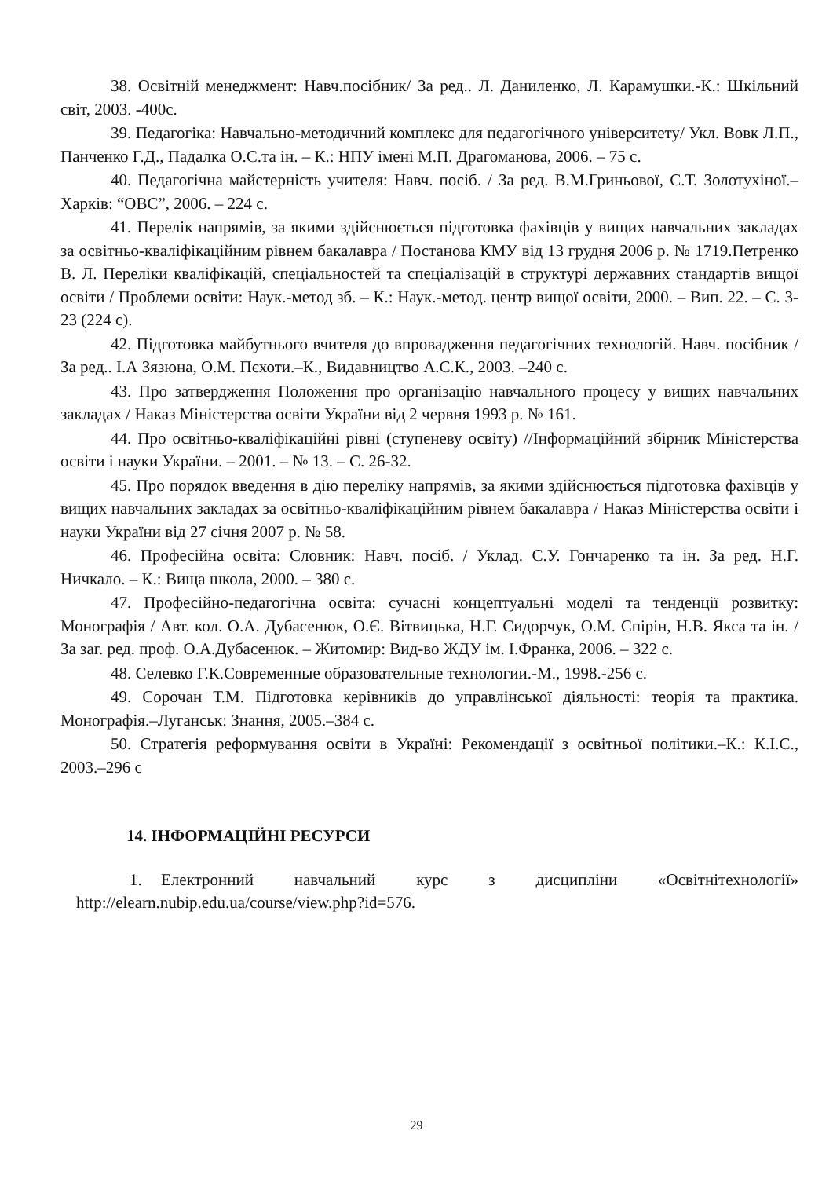38. Освітній менеджмент: Навч.посібник/ За ред.. Л. Даниленко, Л. Карамушки.-К.: Шкільний світ, 2003. -400с.
39. Педагогіка: Навчально-методичний комплекс для педагогічного університету/ Укл. Вовк Л.П., Панченко Г.Д., Падалка О.С.та ін. – К.: НПУ імені М.П. Драгоманова, 2006. – 75 с.
40. Педагогічна майстерність учителя: Навч. посіб. / За ред. В.М.Гриньової, С.Т. Золотухіної.– Харків: “ОВС”, 2006. – 224 с.
41. Перелік напрямів, за якими здійснюється підготовка фахівців у вищих навчальних закладах за освітньо-кваліфікаційним рівнем бакалавра / Постанова КМУ від 13 грудня 2006 р. № 1719.Петренко В. Л. Переліки кваліфікацій, спеціальностей та спеціалізацій в структурі державних стандартів вищої освіти / Проблеми освіти: Наук.-метод зб. – К.: Наук.-метод. центр вищої освіти, 2000. – Вип. 22. – С. 3-23 (224 с).
42. Підготовка майбутнього вчителя до впровадження педагогічних технологій. Навч. посібник / За ред.. І.А Зязюна, О.М. Пєхоти.–К., Видавництво А.С.К., 2003. –240 с.
43. Про затвердження Положення про організацію навчального процесу у вищих навчальних закладах / Наказ Міністерства освіти України від 2 червня 1993 р. № 161.
44. Про освітньо-кваліфікаційні рівні (ступеневу освіту) //Інформаційний збірник Міністерства освіти і науки України. – 2001. – № 13. – С. 26-32.
45. Про порядок введення в дію переліку напрямів, за якими здійснюється підготовка фахівців у вищих навчальних закладах за освітньо-кваліфікаційним рівнем бакалавра / Наказ Міністерства освіти і науки України від 27 січня 2007 р. № 58.
46. Професійна освіта: Словник: Навч. посіб. / Уклад. С.У. Гончаренко та ін. За ред. Н.Г. Ничкало. – К.: Вища школа, 2000. – 380 с.
47. Професійно-педагогічна освіта: сучасні концептуальні моделі та тенденції розвитку: Монографія / Авт. кол. О.А. Дубасенюк, О.Є. Вітвицька, Н.Г. Сидорчук, О.М. Спірін, Н.В. Якса та ін. / За заг. ред. проф. О.А.Дубасенюк. – Житомир: Вид-во ЖДУ ім. І.Франка, 2006. – 322 с.
48. Селевко Г.К.Современные образовательные технологии.-М., 1998.-256 с.
49. Сорочан Т.М. Підготовка керівників до управлінської діяльності: теорія та практика. Монографія.–Луганськ: Знання, 2005.–384 с.
50. Стратегія реформування освіти в Україні: Рекомендації з освітньої політики.–К.: К.І.С., 2003.–296 с
14. ІНФОРМАЦІЙНІ РЕСУРСИ
1. Електронний навчальний курс з дисципліни «Освітнітехнології» http://elearn.nubip.edu.ua/course/view.php?id=576.
29